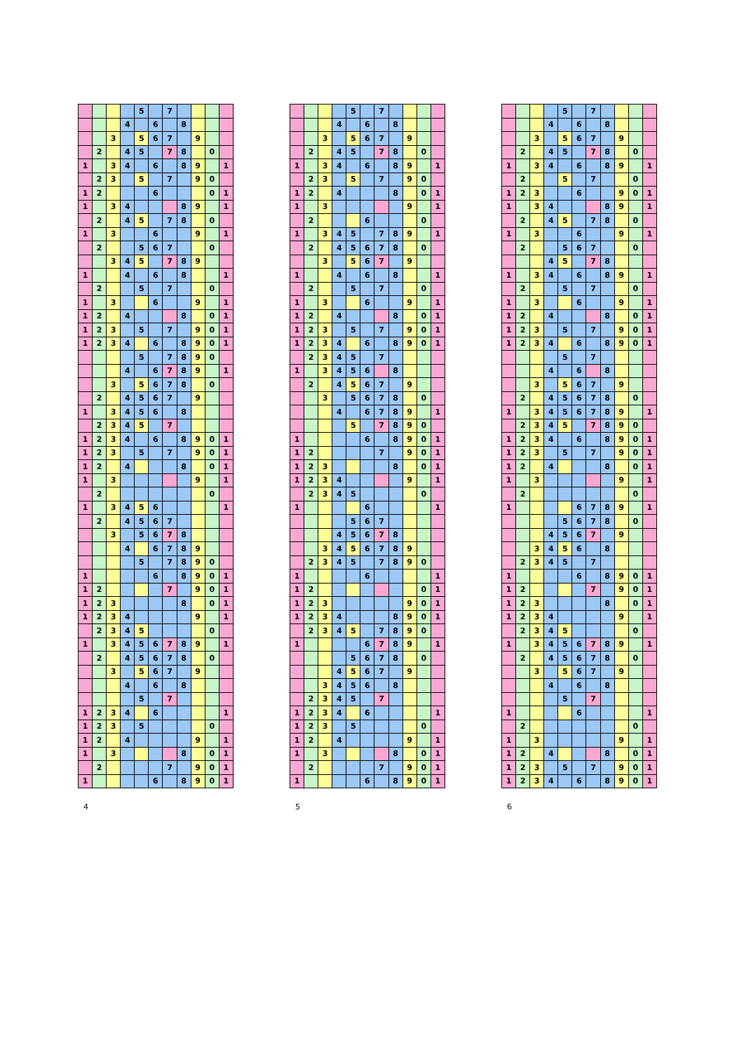| | | | | 5 | | 7 | | | | |
| | | | 4 | | 6 | | 8 | | | |
| | | 3 | | 5 | 6 | 7 | | 9 | | |
| | 2 | | 4 | 5 | | 7 | 8 | | 0 | |
| 1 | | 3 | 4 | | 6 | | 8 | 9 | | 1 |
| | 2 | 3 | | 5 | | 7 | | 9 | 0 | |
| 1 | 2 | | | | 6 | | | | 0 | 1 |
| 1 | | 3 | 4 | | | | 8 | 9 | | 1 |
| | 2 | | 4 | 5 | | 7 | 8 | | 0 | |
| 1 | | 3 | | | 6 | | | 9 | | 1 |
| | 2 | | | 5 | 6 | 7 | | | 0 | |
| | | 3 | 4 | 5 | | 7 | 8 | 9 | | |
| 1 | | | 4 | | 6 | | 8 | | | 1 |
| | 2 | | | 5 | | 7 | | | 0 | |
| 1 | | 3 | | | 6 | | | 9 | | 1 |
| 1 | 2 | | 4 | | | | 8 | | 0 | 1 |
| 1 | 2 | 3 | | 5 | | 7 | | 9 | 0 | 1 |
| 1 | 2 | 3 | 4 | | 6 | | 8 | 9 | 0 | 1 |
| | | | | 5 | | 7 | 8 | 9 | 0 | |
| | | | 4 | | 6 | 7 | 8 | 9 | | 1 |
| | | 3 | | 5 | 6 | 7 | 8 | | 0 | |
| | 2 | | 4 | 5 | 6 | 7 | | 9 | | |
| 1 | | 3 | 4 | 5 | 6 | | 8 | | | |
| | 2 | 3 | 4 | 5 | | 7 | | | | |
| 1 | 2 | 3 | 4 | | 6 | | 8 | 9 | 0 | 1 |
| 1 | 2 | 3 | | 5 | | 7 | | 9 | 0 | 1 |
| 1 | 2 | | 4 | | | | 8 | | 0 | 1 |
| 1 | | 3 | | | | | | 9 | | 1 |
| | 2 | | | | | | | | 0 | |
| 1 | | 3 | 4 | 5 | 6 | | | | | 1 |
| | 2 | | 4 | 5 | 6 | 7 | | | | |
| | | 3 | | 5 | 6 | 7 | 8 | | | |
| | | | 4 | | 6 | 7 | 8 | 9 | | |
| | | | | 5 | | 7 | 8 | 9 | 0 | |
| 1 | | | | | 6 | | 8 | 9 | 0 | 1 |
| 1 | 2 | | | | | 7 | | 9 | 0 | 1 |
| 1 | 2 | 3 | | | | | 8 | | 0 | 1 |
| 1 | 2 | 3 | 4 | | | | | 9 | | 1 |
| | 2 | 3 | 4 | 5 | | | | | 0 | |
| 1 | | 3 | 4 | 5 | 6 | 7 | 8 | 9 | | 1 |
| | 2 | | 4 | 5 | 6 | 7 | 8 | | 0 | |
| | | 3 | | 5 | 6 | 7 | | 9 | | |
| | | | 4 | | 6 | | 8 | | | |
| | | | | 5 | | 7 | | | | |
| 1 | 2 | 3 | 4 | | 6 | | | | | 1 |
| 1 | 2 | 3 | | 5 | | | | | 0 | |
| 1 | 2 | | 4 | | | | | 9 | | 1 |
| 1 | | 3 | | | | | 8 | | 0 | 1 |
| | 2 | | | | | 7 | | 9 | 0 | 1 |
| 1 | | | | | 6 | | 8 | 9 | 0 | 1 |
4
| | | | | 5 | | 7 | | | | |
| | | | 4 | | 6 | | 8 | | | |
| | | 3 | | 5 | 6 | 7 | | 9 | | |
| | 2 | | 4 | 5 | | 7 | 8 | | 0 | |
| 1 | | 3 | 4 | | 6 | | 8 | 9 | | 1 |
| | 2 | 3 | | 5 | | 7 | | 9 | 0 | |
| 1 | 2 | | 4 | | | | 8 | | 0 | 1 |
| 1 | | 3 | | | | | | 9 | | 1 |
| | 2 | | | | 6 | | | | 0 | |
| 1 | | 3 | 4 | 5 | | 7 | 8 | 9 | | 1 |
| | 2 | | 4 | 5 | 6 | 7 | 8 | | 0 | |
| | | 3 | | 5 | 6 | 7 | | 9 | | |
| 1 | | | 4 | | 6 | | 8 | | | 1 |
| | 2 | | | 5 | | 7 | | | 0 | |
| 1 | | 3 | | | 6 | | | 9 | | 1 |
| 1 | 2 | | 4 | | | | 8 | | 0 | 1 |
| 1 | 2 | 3 | | 5 | | 7 | | 9 | 0 | 1 |
| 1 | 2 | 3 | 4 | | 6 | | 8 | 9 | 0 | 1 |
| | 2 | 3 | 4 | 5 | | 7 | | | | |
| 1 | | 3 | 4 | 5 | 6 | | 8 | | | |
| | 2 | | 4 | 5 | 6 | 7 | | 9 | | |
| | | 3 | | 5 | 6 | 7 | 8 | | 0 | |
| | | | 4 | | 6 | 7 | 8 | 9 | | 1 |
| | | | | 5 | | 7 | 8 | 9 | 0 | |
| 1 | | | | | 6 | | 8 | 9 | 0 | 1 |
| 1 | 2 | | | | | 7 | | 9 | 0 | 1 |
| 1 | 2 | 3 | | | | | 8 | | 0 | 1 |
| 1 | 2 | 3 | 4 | | | | | 9 | | 1 |
| | 2 | 3 | 4 | 5 | | | | | 0 | |
| 1 | | | | | 6 | | | | | 1 |
| | | | | 5 | 6 | 7 | | | | |
| | | | 4 | 5 | 6 | 7 | 8 | | | |
| | | 3 | 4 | 5 | 6 | 7 | 8 | 9 | | |
| | 2 | 3 | 4 | 5 | | 7 | 8 | 9 | 0 | |
| 1 | | | | | 6 | | | | | 1 |
| 1 | 2 | | | | | | | | 0 | 1 |
| 1 | 2 | 3 | | | | | | 9 | 0 | 1 |
| 1 | 2 | 3 | 4 | | | | 8 | 9 | 0 | 1 |
| | 2 | 3 | 4 | 5 | | 7 | 8 | 9 | 0 | |
| 1 | | | | | 6 | 7 | 8 | 9 | | 1 |
| | | | | 5 | 6 | 7 | 8 | | 0 | |
| | | | 4 | 5 | 6 | 7 | | 9 | | |
| | | 3 | 4 | 5 | 6 | | 8 | | | |
| | 2 | 3 | 4 | 5 | | 7 | | | | |
| 1 | 2 | 3 | 4 | | 6 | | | | | 1 |
| 1 | 2 | 3 | | 5 | | | | | 0 | |
| 1 | 2 | | 4 | | | | | 9 | | 1 |
| 1 | | 3 | | | | | 8 | | 0 | 1 |
| | 2 | | | | | 7 | | 9 | 0 | 1 |
| 1 | | | | | 6 | | 8 | 9 | 0 | 1 |
5
| | | | | 5 | | 7 | | | | |
| | | | 4 | | 6 | | 8 | | | |
| | | 3 | | 5 | 6 | 7 | | 9 | | |
| | 2 | | 4 | 5 | | 7 | 8 | | 0 | |
| 1 | | 3 | 4 | | 6 | | 8 | 9 | | 1 |
| | 2 | | | 5 | | 7 | | | 0 | |
| 1 | 2 | 3 | | | 6 | | | 9 | 0 | 1 |
| 1 | | 3 | 4 | | | | 8 | 9 | | 1 |
| | 2 | | 4 | 5 | | 7 | 8 | | 0 | |
| 1 | | 3 | | | 6 | | | 9 | | 1 |
| | 2 | | | 5 | 6 | 7 | | | 0 | |
| | | | 4 | 5 | | 7 | 8 | | | |
| 1 | | 3 | 4 | | 6 | | 8 | 9 | | 1 |
| | 2 | | | 5 | | 7 | | | 0 | |
| 1 | | 3 | | | 6 | | | 9 | | 1 |
| 1 | 2 | | 4 | | | | 8 | | 0 | 1 |
| 1 | 2 | 3 | | 5 | | 7 | | 9 | 0 | 1 |
| 1 | 2 | 3 | 4 | | 6 | | 8 | 9 | 0 | 1 |
| | | | | 5 | | 7 | | | | |
| | | | 4 | | 6 | | 8 | | | |
| | | 3 | | 5 | 6 | 7 | | 9 | | |
| | 2 | | 4 | 5 | 6 | 7 | 8 | | 0 | |
| 1 | | 3 | 4 | 5 | 6 | 7 | 8 | 9 | | 1 |
| | 2 | 3 | 4 | 5 | | 7 | 8 | 9 | 0 | |
| 1 | 2 | 3 | 4 | | 6 | | 8 | 9 | 0 | 1 |
| 1 | 2 | 3 | | 5 | | 7 | | 9 | 0 | 1 |
| 1 | 2 | | 4 | | | | 8 | | 0 | 1 |
| 1 | | 3 | | | | | | 9 | | 1 |
| | 2 | | | | | | | | 0 | |
| 1 | | | | | 6 | 7 | 8 | 9 | | 1 |
| | | | | 5 | 6 | 7 | 8 | | 0 | |
| | | | 4 | 5 | 6 | 7 | | 9 | | |
| | | 3 | 4 | 5 | 6 | | 8 | | | |
| | 2 | 3 | 4 | 5 | | 7 | | | | |
| 1 | | | | | 6 | | 8 | 9 | 0 | 1 |
| 1 | 2 | | | | | 7 | | 9 | 0 | 1 |
| 1 | 2 | 3 | | | | | 8 | | 0 | 1 |
| 1 | 2 | 3 | 4 | | | | | 9 | | 1 |
| | 2 | 3 | 4 | 5 | | | | | 0 | |
| 1 | | 3 | 4 | 5 | 6 | 7 | 8 | 9 | | 1 |
| | 2 | | 4 | 5 | 6 | 7 | 8 | | 0 | |
| | | 3 | | 5 | 6 | 7 | | 9 | | |
| | | | 4 | | 6 | | 8 | | | |
| | | | | 5 | | 7 | | | | |
| 1 | | | | | 6 | | | | | 1 |
| | 2 | | | | | | | | 0 | |
| 1 | | 3 | | | | | | 9 | | 1 |
| 1 | 2 | | 4 | | | | 8 | | 0 | 1 |
| 1 | 2 | 3 | | 5 | | 7 | | 9 | 0 | 1 |
| 1 | 2 | 3 | 4 | | 6 | | 8 | 9 | 0 | 1 |
6